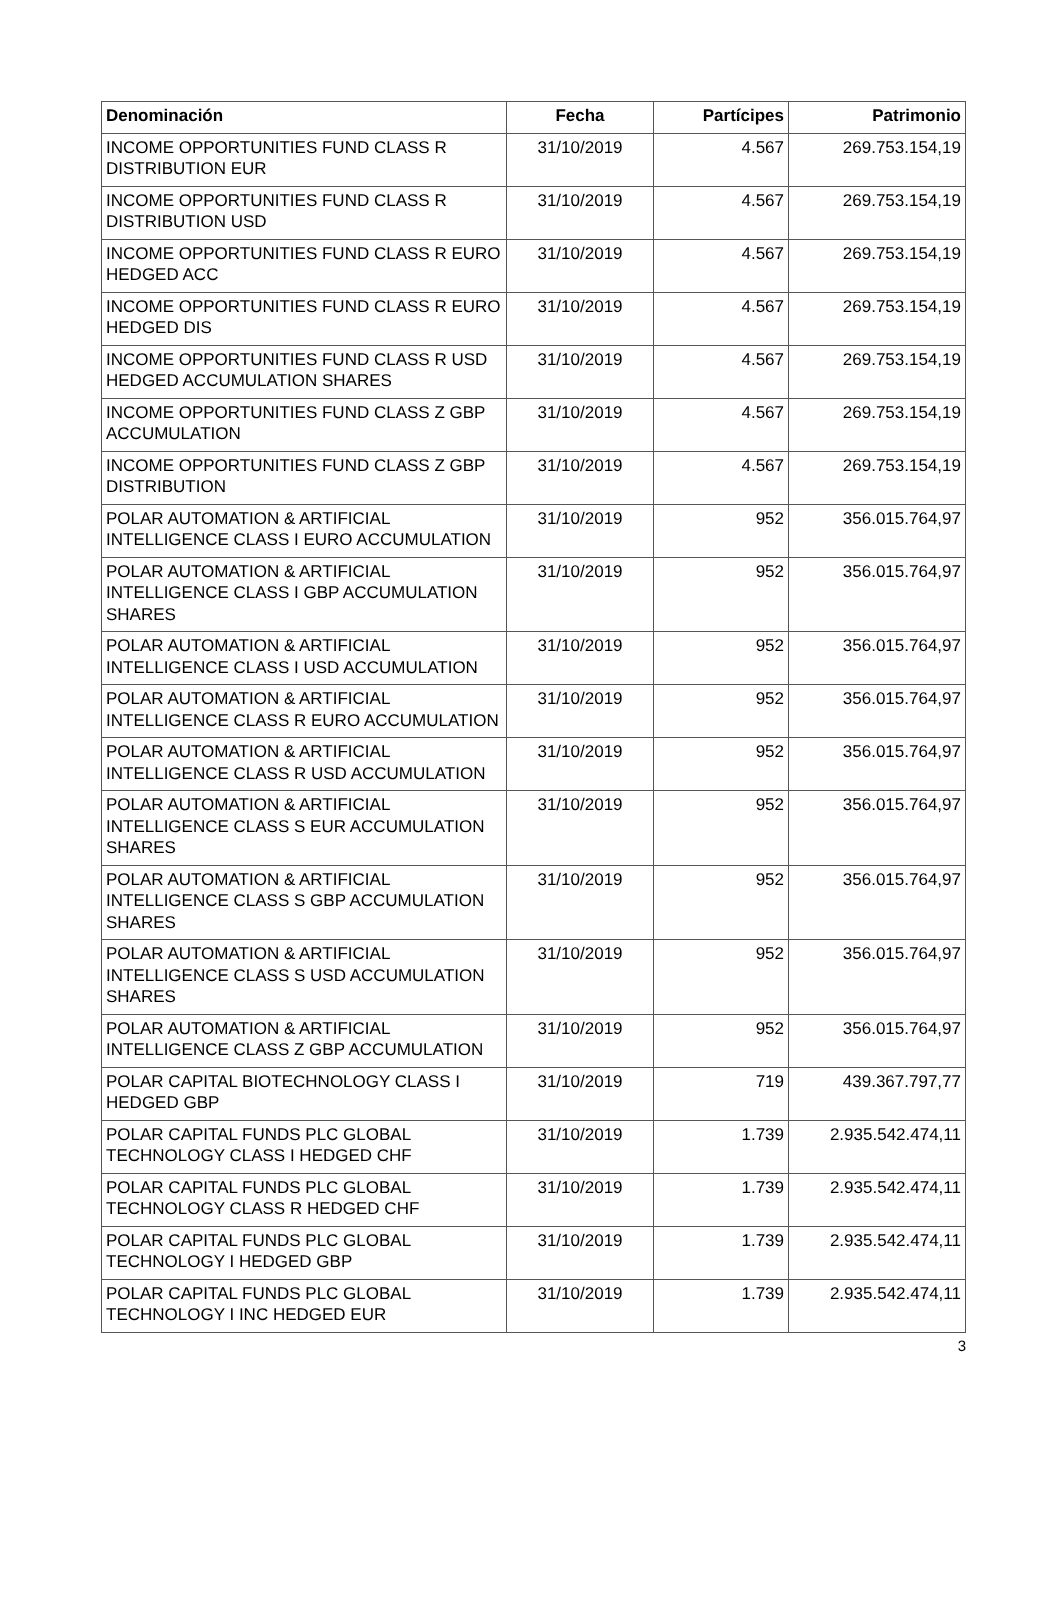| Denominación | Fecha | Partícipes | Patrimonio |
| --- | --- | --- | --- |
| INCOME OPPORTUNITIES FUND CLASS R DISTRIBUTION EUR | 31/10/2019 | 4.567 | 269.753.154,19 |
| INCOME OPPORTUNITIES FUND CLASS R DISTRIBUTION USD | 31/10/2019 | 4.567 | 269.753.154,19 |
| INCOME OPPORTUNITIES FUND CLASS R EURO HEDGED ACC | 31/10/2019 | 4.567 | 269.753.154,19 |
| INCOME OPPORTUNITIES FUND CLASS R EURO HEDGED DIS | 31/10/2019 | 4.567 | 269.753.154,19 |
| INCOME OPPORTUNITIES FUND CLASS R USD HEDGED ACCUMULATION SHARES | 31/10/2019 | 4.567 | 269.753.154,19 |
| INCOME OPPORTUNITIES FUND CLASS Z GBP ACCUMULATION | 31/10/2019 | 4.567 | 269.753.154,19 |
| INCOME OPPORTUNITIES FUND CLASS Z GBP DISTRIBUTION | 31/10/2019 | 4.567 | 269.753.154,19 |
| POLAR AUTOMATION & ARTIFICIAL INTELLIGENCE CLASS I EURO ACCUMULATION | 31/10/2019 | 952 | 356.015.764,97 |
| POLAR AUTOMATION & ARTIFICIAL INTELLIGENCE CLASS I GBP ACCUMULATION SHARES | 31/10/2019 | 952 | 356.015.764,97 |
| POLAR AUTOMATION & ARTIFICIAL INTELLIGENCE CLASS I USD ACCUMULATION | 31/10/2019 | 952 | 356.015.764,97 |
| POLAR AUTOMATION & ARTIFICIAL INTELLIGENCE CLASS R EURO ACCUMULATION | 31/10/2019 | 952 | 356.015.764,97 |
| POLAR AUTOMATION & ARTIFICIAL INTELLIGENCE CLASS R USD ACCUMULATION | 31/10/2019 | 952 | 356.015.764,97 |
| POLAR AUTOMATION & ARTIFICIAL INTELLIGENCE CLASS S EUR ACCUMULATION SHARES | 31/10/2019 | 952 | 356.015.764,97 |
| POLAR AUTOMATION & ARTIFICIAL INTELLIGENCE CLASS S GBP ACCUMULATION SHARES | 31/10/2019 | 952 | 356.015.764,97 |
| POLAR AUTOMATION & ARTIFICIAL INTELLIGENCE CLASS S USD ACCUMULATION SHARES | 31/10/2019 | 952 | 356.015.764,97 |
| POLAR AUTOMATION & ARTIFICIAL INTELLIGENCE CLASS Z GBP ACCUMULATION | 31/10/2019 | 952 | 356.015.764,97 |
| POLAR CAPITAL BIOTECHNOLOGY CLASS I HEDGED GBP | 31/10/2019 | 719 | 439.367.797,77 |
| POLAR CAPITAL FUNDS PLC GLOBAL TECHNOLOGY CLASS I HEDGED CHF | 31/10/2019 | 1.739 | 2.935.542.474,11 |
| POLAR CAPITAL FUNDS PLC GLOBAL TECHNOLOGY CLASS R HEDGED CHF | 31/10/2019 | 1.739 | 2.935.542.474,11 |
| POLAR CAPITAL FUNDS PLC GLOBAL TECHNOLOGY I HEDGED GBP | 31/10/2019 | 1.739 | 2.935.542.474,11 |
| POLAR CAPITAL FUNDS PLC GLOBAL TECHNOLOGY I INC HEDGED EUR | 31/10/2019 | 1.739 | 2.935.542.474,11 |
3